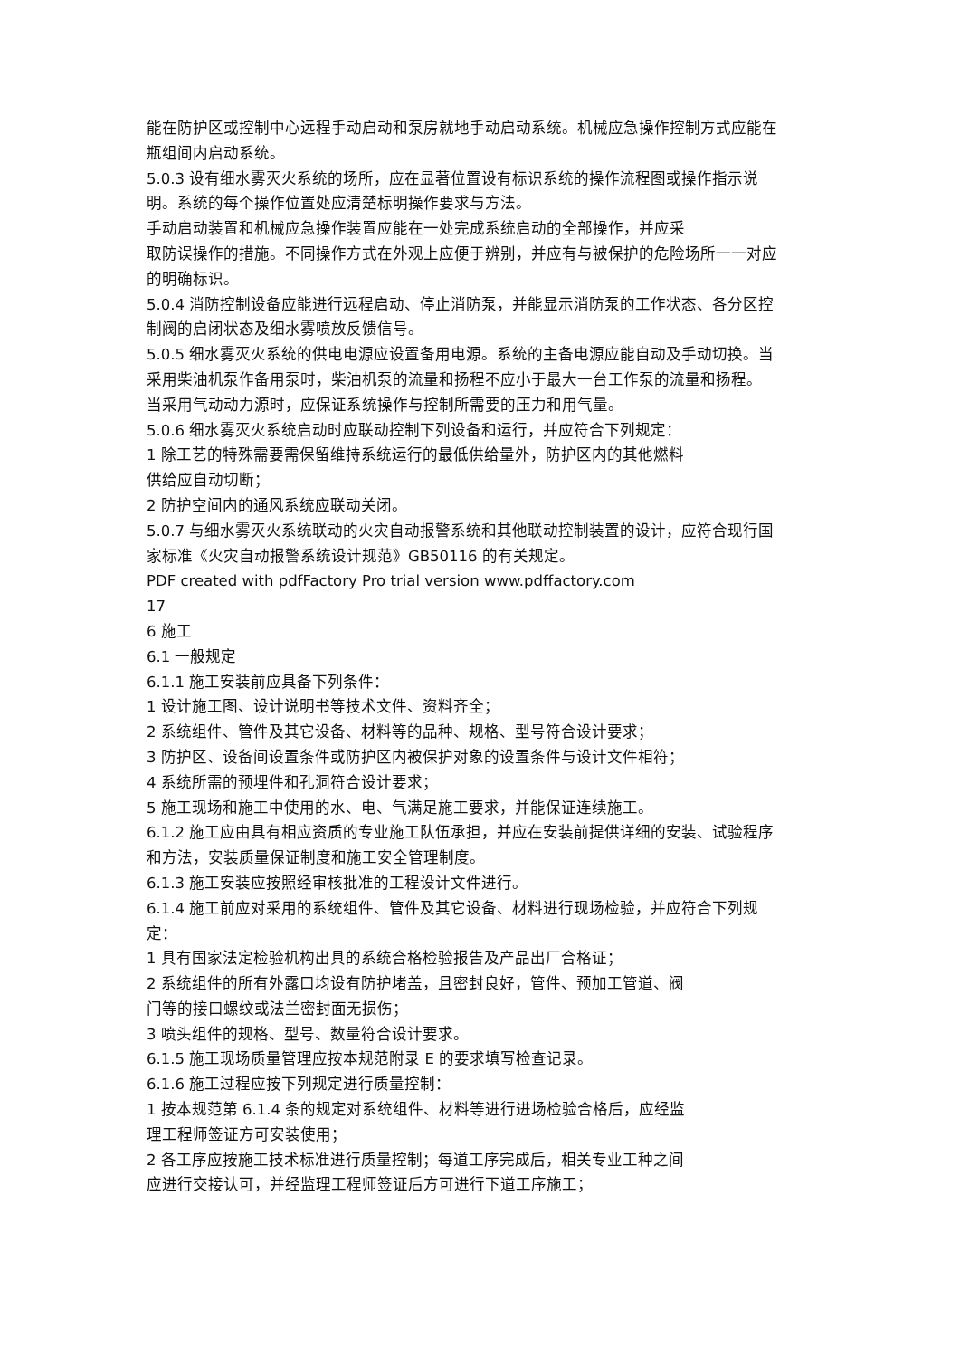能在防护区或控制中心远程手动启动和泵房就地手动启动系统。机械应急操作控制方式应能在瓶组间内启动系统。
5.0.3 设有细水雾灭火系统的场所，应在显著位置设有标识系统的操作流程图或操作指示说明。系统的每个操作位置处应清楚标明操作要求与方法。
手动启动装置和机械应急操作装置应能在一处完成系统启动的全部操作，并应采
取防误操作的措施。不同操作方式在外观上应便于辨别，并应有与被保护的危险场所一一对应的明确标识。
5.0.4 消防控制设备应能进行远程启动、停止消防泵，并能显示消防泵的工作状态、各分区控制阀的启闭状态及细水雾喷放反馈信号。
5.0.5 细水雾灭火系统的供电电源应设置备用电源。系统的主备电源应能自动及手动切换。当采用柴油机泵作备用泵时，柴油机泵的流量和扬程不应小于最大一台工作泵的流量和扬程。
当采用气动动力源时，应保证系统操作与控制所需要的压力和用气量。
5.0.6 细水雾灭火系统启动时应联动控制下列设备和运行，并应符合下列规定：
1 除工艺的特殊需要需保留维持系统运行的最低供给量外，防护区内的其他燃料
供给应自动切断；
2 防护空间内的通风系统应联动关闭。
5.0.7 与细水雾灭火系统联动的火灾自动报警系统和其他联动控制装置的设计，应符合现行国家标准《火灾自动报警系统设计规范》GB50116 的有关规定。
PDF created with pdfFactory Pro trial version www.pdffactory.com
17
6 施工
6.1 一般规定
6.1.1 施工安装前应具备下列条件：
1 设计施工图、设计说明书等技术文件、资料齐全；
2 系统组件、管件及其它设备、材料等的品种、规格、型号符合设计要求；
3 防护区、设备间设置条件或防护区内被保护对象的设置条件与设计文件相符；
4 系统所需的预埋件和孔洞符合设计要求；
5 施工现场和施工中使用的水、电、气满足施工要求，并能保证连续施工。
6.1.2 施工应由具有相应资质的专业施工队伍承担，并应在安装前提供详细的安装、试验程序和方法，安装质量保证制度和施工安全管理制度。
6.1.3 施工安装应按照经审核批准的工程设计文件进行。
6.1.4 施工前应对采用的系统组件、管件及其它设备、材料进行现场检验，并应符合下列规定：
1 具有国家法定检验机构出具的系统合格检验报告及产品出厂合格证；
2 系统组件的所有外露口均设有防护堵盖，且密封良好，管件、预加工管道、阀
门等的接口螺纹或法兰密封面无损伤；
3 喷头组件的规格、型号、数量符合设计要求。
6.1.5 施工现场质量管理应按本规范附录 E 的要求填写检查记录。
6.1.6 施工过程应按下列规定进行质量控制：
1 按本规范第 6.1.4 条的规定对系统组件、材料等进行进场检验合格后，应经监
理工程师签证方可安装使用；
2 各工序应按施工技术标准进行质量控制；每道工序完成后，相关专业工种之间
应进行交接认可，并经监理工程师签证后方可进行下道工序施工；